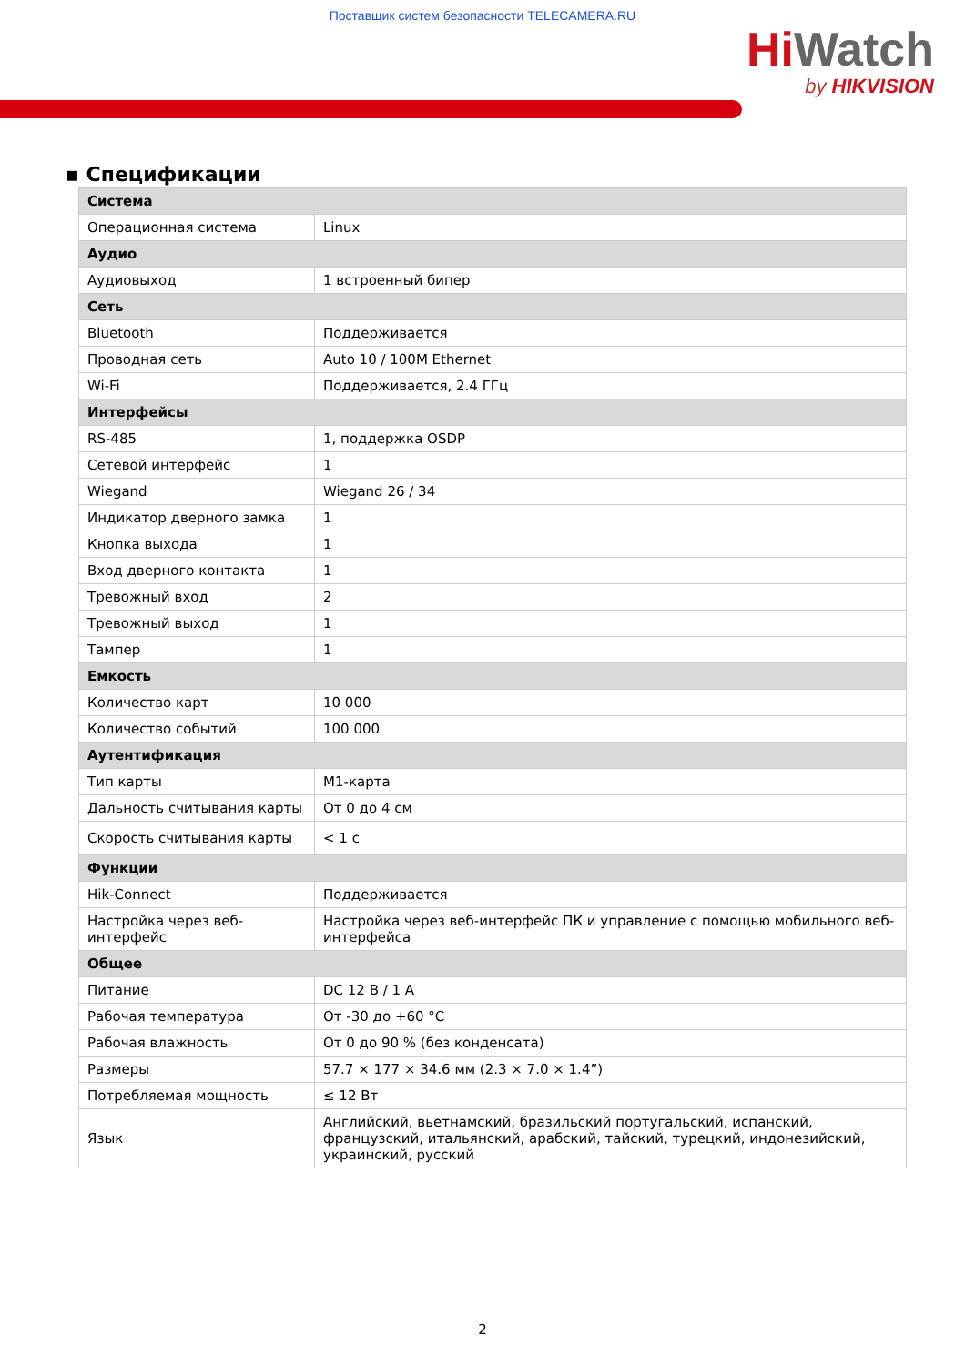Поставщик систем безопасности TELECAMERA.RU
Hi Watch
by HIKVISION
▪ Спецификации
| Система | |
| --- | --- |
| Операционная система | Linux |
| Аудио | |
| Аудиовыход | 1 встроенный бипер |
| Сеть | |
| Bluetooth | Поддерживается |
| Проводная сеть | Auto 10 / 100M Ethernet |
| Wi-Fi | Поддерживается, 2.4 ГГц |
| Интерфейсы | |
| RS-485 | 1, поддержка OSDP |
| Сетевой интерфейс | 1 |
| Wiegand | Wiegand 26 / 34 |
| Индикатор дверного замка | 1 |
| Кнопка выхода | 1 |
| Вход дверного контакта | 1 |
| Тревожный вход | 2 |
| Тревожный выход | 1 |
| Тампер | 1 |
| Емкость | |
| Количество карт | 10 000 |
| Количество событий | 100 000 |
| Аутентификация | |
| Тип карты | M1-карта |
| Дальность считывания карты | От 0 до 4 см |
| Скорость считывания карты | < 1 с |
| Функции | |
| Hik-Connect | Поддерживается |
| Настройка через веб-интерфейс | Настройка через веб-интерфейс ПК и управление с помощью мобильного веб-интерфейса |
| Общее | |
| Питание | DC 12 В / 1 А |
| Рабочая температура | От -30 до +60 °C |
| Рабочая влажность | От 0 до 90 % (без конденсата) |
| Размеры | 57.7 × 177 × 34.6 мм (2.3 × 7.0 × 1.4”) |
| Потребляемая мощность | ≤ 12 Вт |
| Язык | Английский, вьетнамский, бразильский португальский, испанский, французский, итальянский, арабский, тайский, турецкий, индонезийский, украинский, русский |
2